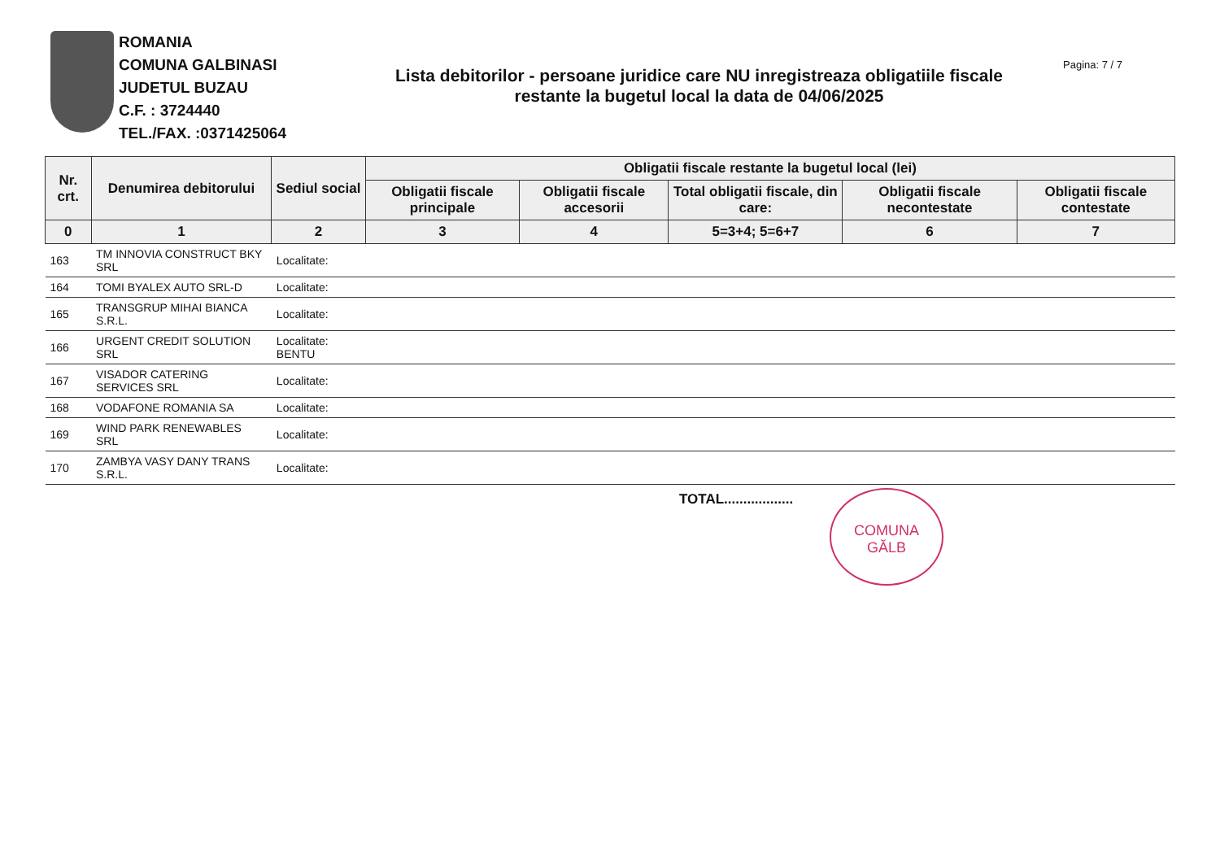ROMANIA
COMUNA GALBINASI
JUDETUL BUZAU
C.F. : 3724440
TEL./FAX. :0371425064
Lista debitorilor - persoane juridice care NU inregistreaza obligatiile fiscale restante la bugetul local la data de 04/06/2025
Pagina: 7 / 7
| Nr. crt. | Denumirea debitorului | Sediul social | Obligatii fiscale restante la bugetul local (lei) | | | | |
| --- | --- | --- | --- | --- | --- | --- | --- |
| | | | Obligatii fiscale principale | Obligatii fiscale accesorii | Total obligatii fiscale, din care: | Obligatii fiscale necontestate | Obligatii fiscale contestate |
| 0 | 1 | 2 | 3 | 4 | 5=3+4; 5=6+7 | 6 | 7 |
| 163 | TM INNOVIA CONSTRUCT BKY SRL | Localitate: | | | | | |
| 164 | TOMI BYALEX AUTO SRL-D | Localitate: | | | | | |
| 165 | TRANSGRUP MIHAI BIANCA S.R.L. | Localitate: | | | | | |
| 166 | URGENT CREDIT SOLUTION SRL | Localitate: BENTU | | | | | |
| 167 | VISADOR CATERING SERVICES SRL | Localitate: | | | | | |
| 168 | VODAFONE ROMANIA SA | Localitate: | | | | | |
| 169 | WIND PARK RENEWABLES SRL | Localitate: | | | | | |
| 170 | ZAMBYA VASY DANY TRANS S.R.L. | Localitate: | | | | | |
TOTAL..................
COMUNA
GĂLB